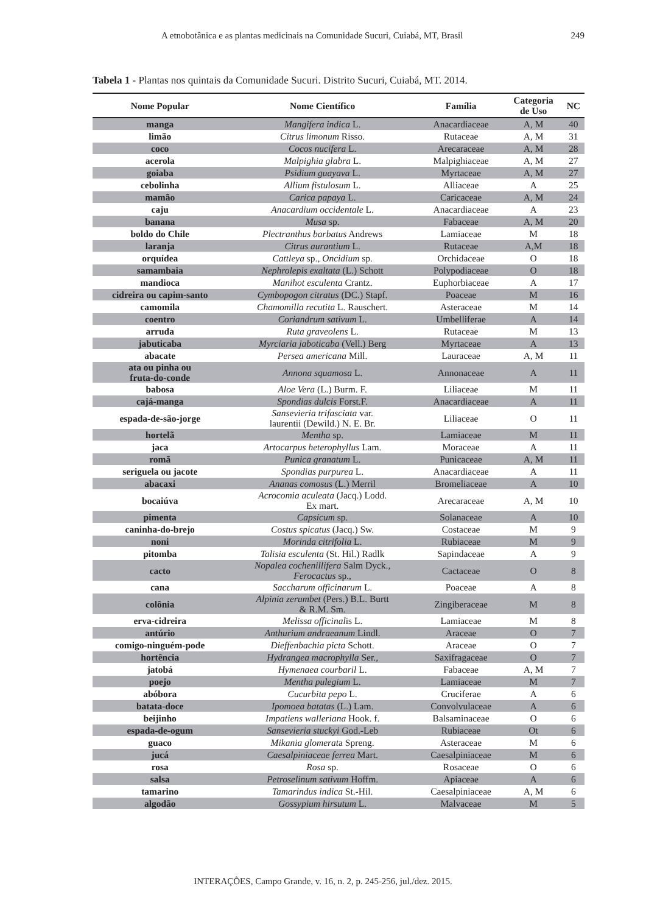A etnobotânica e as plantas medicinais na Comunidade Sucuri, Cuiabá, MT, Brasil 249
Tabela 1 - Plantas nos quintais da Comunidade Sucuri. Distrito Sucuri, Cuiabá, MT. 2014.
| Nome Popular | Nome Científico | Família | Categoria de Uso | NC |
| --- | --- | --- | --- | --- |
| manga | Mangifera indica L. | Anacardiaceae | A, M | 40 |
| limão | Citrus limonum Risso. | Rutaceae | A, M | 31 |
| coco | Cocos nucifera L. | Arecaraceae | A, M | 28 |
| acerola | Malpighia glabra L. | Malpighiaceae | A, M | 27 |
| goiaba | Psidium guayava L. | Myrtaceae | A, M | 27 |
| cebolinha | Allium fistulosum L. | Alliaceae | A | 25 |
| mamão | Carica papaya L. | Caricaceae | A, M | 24 |
| caju | Anacardium occidentale L. | Anacardiaceae | A | 23 |
| banana | Musa sp. | Fabaceae | A, M | 20 |
| boldo do Chile | Plectranthus barbatus Andrews | Lamiaceae | M | 18 |
| laranja | Citrus aurantium L. | Rutaceae | A,M | 18 |
| orquídea | Cattleya sp., Oncidium sp. | Orchidaceae | O | 18 |
| samambaia | Nephrolepis exaltata (L.) Schott | Polypodiaceae | O | 18 |
| mandioca | Manihot esculenta Crantz. | Euphorbiaceae | A | 17 |
| cidreira ou capim-santo | Cymbopogon citratus (DC.) Stapf. | Poaceae | M | 16 |
| camomila | Chamomilla recutita L. Rauschert. | Asteraceae | M | 14 |
| coentro | Coriandrum sativum L. | Umbelliferae | A | 14 |
| arruda | Ruta graveolens L. | Rutaceae | M | 13 |
| jabuticaba | Myrciaria jaboticaba (Vell.) Berg | Myrtaceae | A | 13 |
| abacate | Persea americana Mill. | Lauraceae | A, M | 11 |
| ata ou pinha ou fruta-do-conde | Annona squamosa L. | Annonaceae | A | 11 |
| babosa | Aloe Vera (L.) Burm. F. | Liliaceae | M | 11 |
| cajá-manga | Spondias dulcis Forst.F. | Anacardiaceae | A | 11 |
| espada-de-são-jorge | Sansevieria trifasciata var. laurentii (Dewild.) N. E. Br. | Liliaceae | O | 11 |
| hortelã | Mentha sp. | Lamiaceae | M | 11 |
| jaca | Artocarpus heterophyllus Lam. | Moraceae | A | 11 |
| romã | Punica granatum L. | Punicaceae | A, M | 11 |
| seriguela ou jacote | Spondias purpurea L. | Anacardiaceae | A | 11 |
| abacaxi | Ananas comosus (L.) Merril | Bromeliaceae | A | 10 |
| bocaiúva | Acrocomia aculeata (Jacq.) Lodd. Ex mart. | Arecaraceae | A, M | 10 |
| pimenta | Capsicum sp. | Solanaceae | A | 10 |
| caninha-do-brejo | Costus spicatus (Jacq.) Sw. | Costaceae | M | 9 |
| noni | Morinda citrifolia L. | Rubiaceae | M | 9 |
| pitomba | Talisia esculenta (St. Hil.) Radlk | Sapindaceae | A | 9 |
| cacto | Nopalea cochenillifera Salm Dyck., Ferocactus sp., | Cactaceae | O | 8 |
| cana | Saccharum officinarum L. | Poaceae | A | 8 |
| colônia | Alpinia zerumbet (Pers.) B.L. Burtt & R.M. Sm. | Zingiberaceae | M | 8 |
| erva-cidreira | Melissa officinal is L. | Lamiaceae | M | 8 |
| antúrio | Anthurium andraeanum Lindl. | Araceae | O | 7 |
| comigo-ninguém-pode | Dieffenbachia picta Schott. | Araceae | O | 7 |
| hortência | Hydrangea macrophylla Ser., | Saxifragaceae | O | 7 |
| jatobá | Hymenaea courbaril L. | Fabaceae | A, M | 7 |
| poejo | Mentha pulegium L. | Lamiaceae | M | 7 |
| abóbora | Cucurbita pepo L. | Cruciferae | A | 6 |
| batata-doce | Ipomoea batatas (L.) Lam. | Convolvulaceae | A | 6 |
| beijinho | Impatiens walleriana Hook. f. | Balsaminaceae | O | 6 |
| espada-de-ogum | Sansevieria stuckyi God.-Leb | Rubiaceae | Ot | 6 |
| guaco | Mikania glomerat a Spreng. | Asteraceae | M | 6 |
| jucá | Caesalpiniaceae ferrea Mart. | Caesalpiniaceae | M | 6 |
| rosa | Rosa sp. | Rosaceae | O | 6 |
| salsa | Petroselinum sativum Hoffm. | Apiaceae | A | 6 |
| tamarino | Tamarindus indica St.-Hil. | Caesalpiniaceae | A, M | 6 |
| algodão | Gossypium hirsutum L. | Malvaceae | M | 5 |
INTERAÇÕES, Campo Grande, v. 16, n. 2, p. 245-256, jul./dez. 2015.